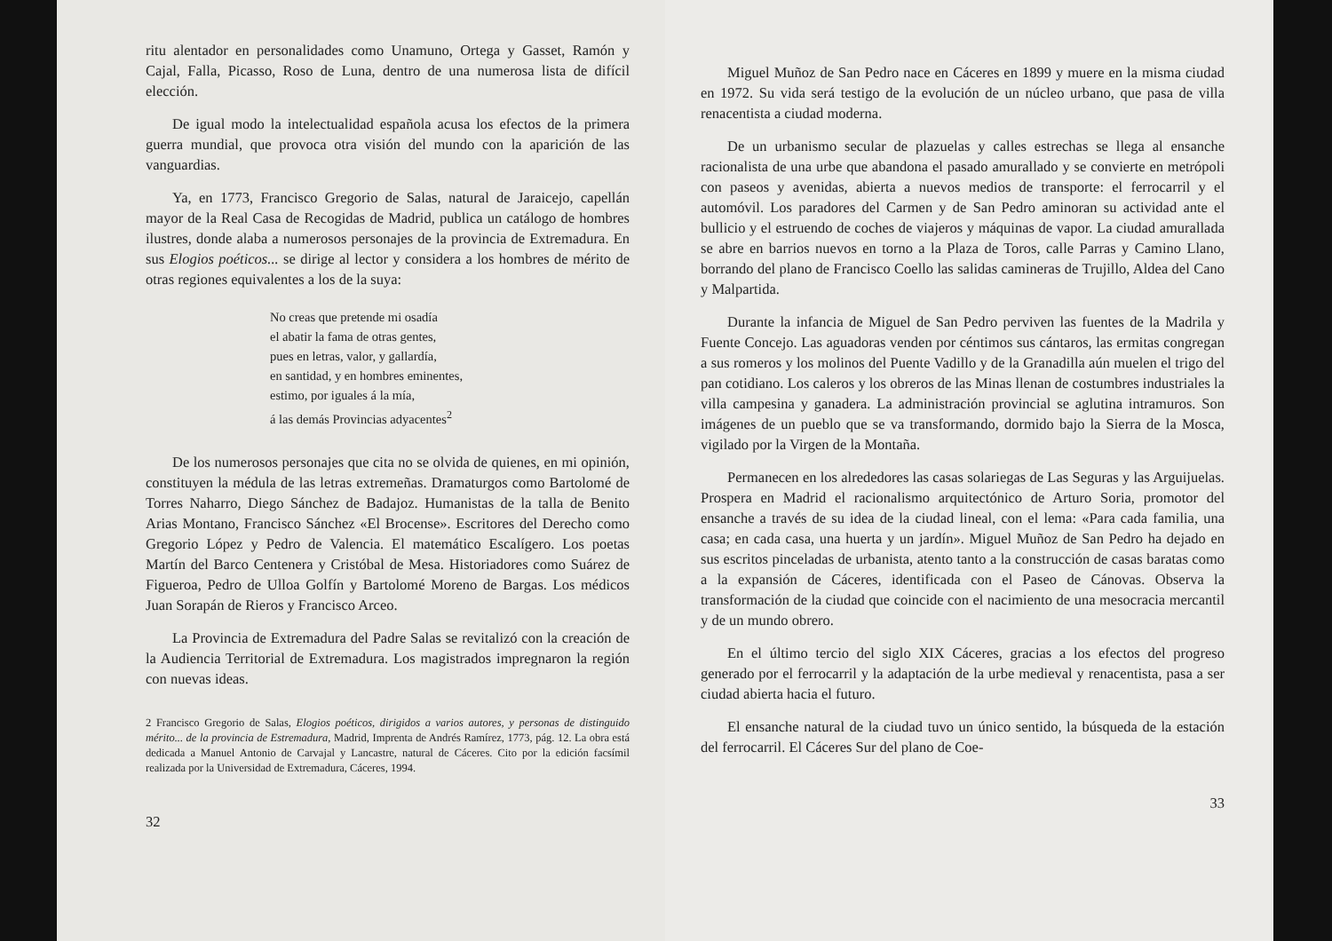ritu alentador en personalidades como Unamuno, Ortega y Gasset, Ramón y Cajal, Falla, Picasso, Roso de Luna, dentro de una numerosa lista de difícil elección.
De igual modo la intelectualidad española acusa los efectos de la primera guerra mundial, que provoca otra visión del mundo con la aparición de las vanguardias.
Ya, en 1773, Francisco Gregorio de Salas, natural de Jaraicejo, capellán mayor de la Real Casa de Recogidas de Madrid, publica un catálogo de hombres ilustres, donde alaba a numerosos personajes de la provincia de Extremadura. En sus Elogios poéticos... se dirige al lector y considera a los hombres de mérito de otras regiones equivalentes a los de la suya:
No creas que pretende mi osadía
el abatir la fama de otras gentes,
pues en letras, valor, y gallardía,
en santidad, y en hombres eminentes,
estimo, por iguales á la mía,
á las demás Provincias adyacentes<sup>2</sup>
De los numerosos personajes que cita no se olvida de quienes, en mi opinión, constituyen la médula de las letras extremeñas. Dramaturgos como Bartolomé de Torres Naharro, Diego Sánchez de Badajoz. Humanistas de la talla de Benito Arias Montano, Francisco Sánchez «El Brocense». Escritores del Derecho como Gregorio López y Pedro de Valencia. El matemático Escalígero. Los poetas Martín del Barco Centenera y Cristóbal de Mesa. Historiadores como Suárez de Figueroa, Pedro de Ulloa Golfín y Bartolomé Moreno de Bargas. Los médicos Juan Sorapán de Rieros y Francisco Arceo.
La Provincia de Extremadura del Padre Salas se revitalizó con la creación de la Audiencia Territorial de Extremadura. Los magistrados impregnaron la región con nuevas ideas.
2 Francisco Gregorio de Salas, Elogios poéticos, dirigidos a varios autores, y personas de distinguido mérito... de la provincia de Estremadura, Madrid, Imprenta de Andrés Ramírez, 1773, pág. 12. La obra está dedicada a Manuel Antonio de Carvajal y Lancastre, natural de Cáceres. Cito por la edición facsímil realizada por la Universidad de Extremadura, Cáceres, 1994.
32
Miguel Muñoz de San Pedro nace en Cáceres en 1899 y muere en la misma ciudad en 1972. Su vida será testigo de la evolución de un núcleo urbano, que pasa de villa renacentista a ciudad moderna.
De un urbanismo secular de plazuelas y calles estrechas se llega al ensanche racionalista de una urbe que abandona el pasado amurallado y se convierte en metrópoli con paseos y avenidas, abierta a nuevos medios de transporte: el ferrocarril y el automóvil. Los paradores del Carmen y de San Pedro aminoran su actividad ante el bullicio y el estruendo de coches de viajeros y máquinas de vapor. La ciudad amurallada se abre en barrios nuevos en torno a la Plaza de Toros, calle Parras y Camino Llano, borrando del plano de Francisco Coello las salidas camineras de Trujillo, Aldea del Cano y Malpartida.
Durante la infancia de Miguel de San Pedro perviven las fuentes de la Madrila y Fuente Concejo. Las aguadoras venden por céntimos sus cántaros, las ermitas congregan a sus romeros y los molinos del Puente Vadillo y de la Granadilla aún muelen el trigo del pan cotidiano. Los caleros y los obreros de las Minas llenan de costumbres industriales la villa campesina y ganadera. La administración provincial se aglutina intramuros. Son imágenes de un pueblo que se va transformando, dormido bajo la Sierra de la Mosca, vigilado por la Virgen de la Montaña.
Permanecen en los alrededores las casas solariegas de Las Seguras y las Arguijuelas. Prospera en Madrid el racionalismo arquitectónico de Arturo Soria, promotor del ensanche a través de su idea de la ciudad lineal, con el lema: «Para cada familia, una casa; en cada casa, una huerta y un jardín». Miguel Muñoz de San Pedro ha dejado en sus escritos pinceladas de urbanista, atento tanto a la construcción de casas baratas como a la expansión de Cáceres, identificada con el Paseo de Cánovas. Observa la transformación de la ciudad que coincide con el nacimiento de una mesocracia mercantil y de un mundo obrero.
En el último tercio del siglo XIX Cáceres, gracias a los efectos del progreso generado por el ferrocarril y la adaptación de la urbe medieval y renacentista, pasa a ser ciudad abierta hacia el futuro.
El ensanche natural de la ciudad tuvo un único sentido, la búsqueda de la estación del ferrocarril. El Cáceres Sur del plano de Coe-
33